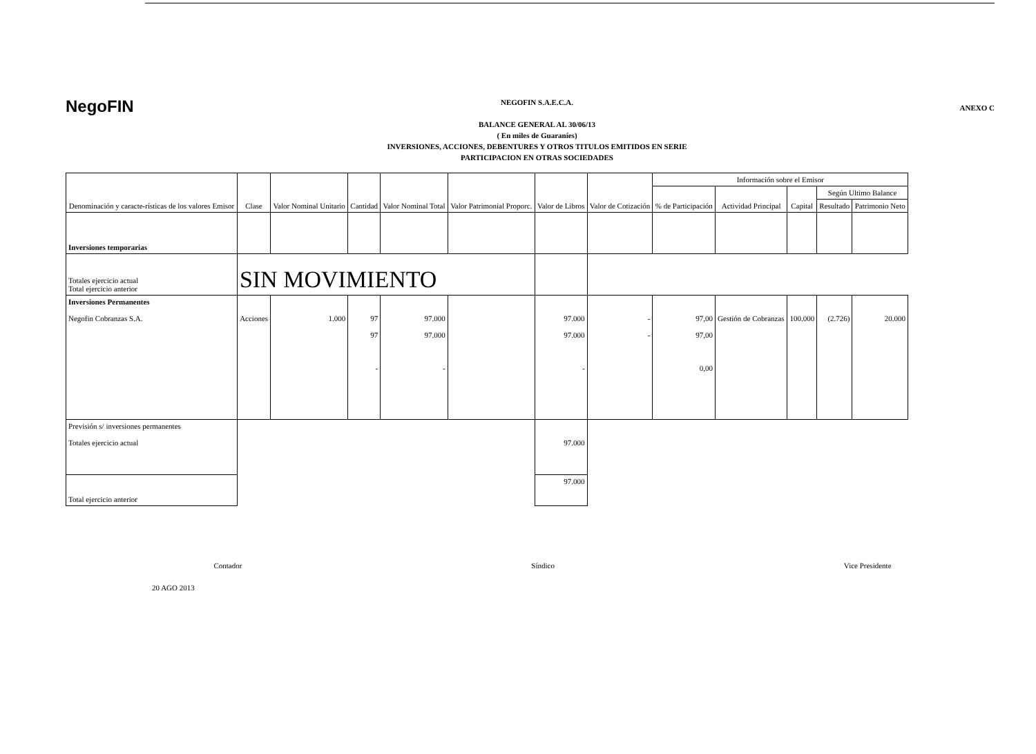NegoFIN
NEGOFIN S.A.E.C.A.
BALANCE GENERAL AL 30/06/13
( En miles de Guaraníes)
INVERSIONES, ACCIONES, DEBENTURES Y OTROS TITULOS EMITIDOS EN SERIE
PARTICIPACION EN OTRAS SOCIEDADES
ANEXO C
| Denominación y caracte-rísticas de los valores Emisor | Clase | Valor Nominal Unitario | Cantidad | Valor Nominal Total | Valor Patrimonial Proporc. | Valor de Libros | Valor de Cotización | Información sobre el Emisor | | | | |
| --- | --- | --- | --- | --- | --- | --- | --- | --- | --- | --- | --- | --- |
| | | | | | | | | % de Participación | Actividad Principal | Capital | Según Ultimo Balance | |
| | | | | | | | | | | | Resultado | Patrimonio Neto |
| Inversiones temporarias | | | | | | | | | | | | |
| Totales ejercicio actual Total ejercicio anterior | SIN MOVIMIENTO | | | | | | | | | | | |
| Inversiones Permanentes Negofin Cobranzas S.A. | Acciones | 1.000 | 97 97 - | 97.000 97.000 - | | 97.000 97.000 - | - - | 97,00 97,00 0,00 | Gestión de Cobranzas | 100.000 | (2.726) | 20.000 |
| Previsión s/ inversiones permanentes Totales ejercicio actual | | | | | | 97.000 | | | | | | |
| Total ejercicio anterior | | | | | | 97.000 | | | | | | |
Contador Síndico Vice Presidente
20 AGO 2013